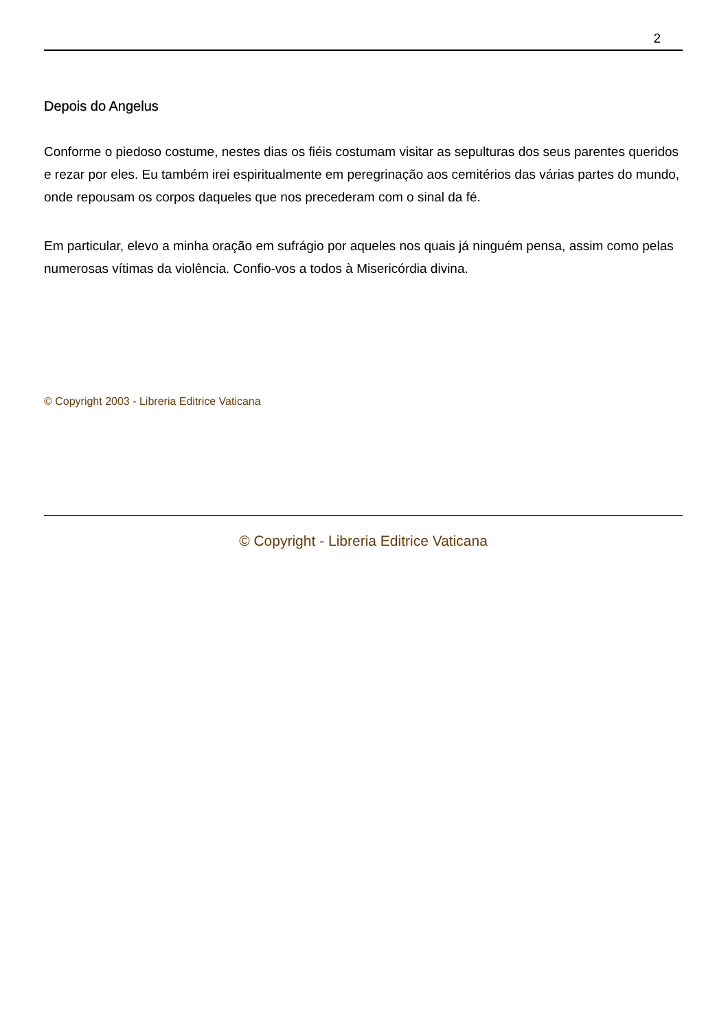2
Depois do Angelus
Conforme o piedoso costume, nestes dias os fiéis costumam visitar as sepulturas dos seus parentes queridos e rezar por eles. Eu também irei espiritualmente em peregrinação aos cemitérios das várias partes do mundo, onde repousam os corpos daqueles que nos precederam com o sinal da fé.
Em particular, elevo a minha oração em sufrágio por aqueles nos quais já ninguém pensa, assim como pelas numerosas vítimas da violência. Confio-vos a todos à Misericórdia divina.
© Copyright 2003 - Libreria Editrice Vaticana
© Copyright - Libreria Editrice Vaticana